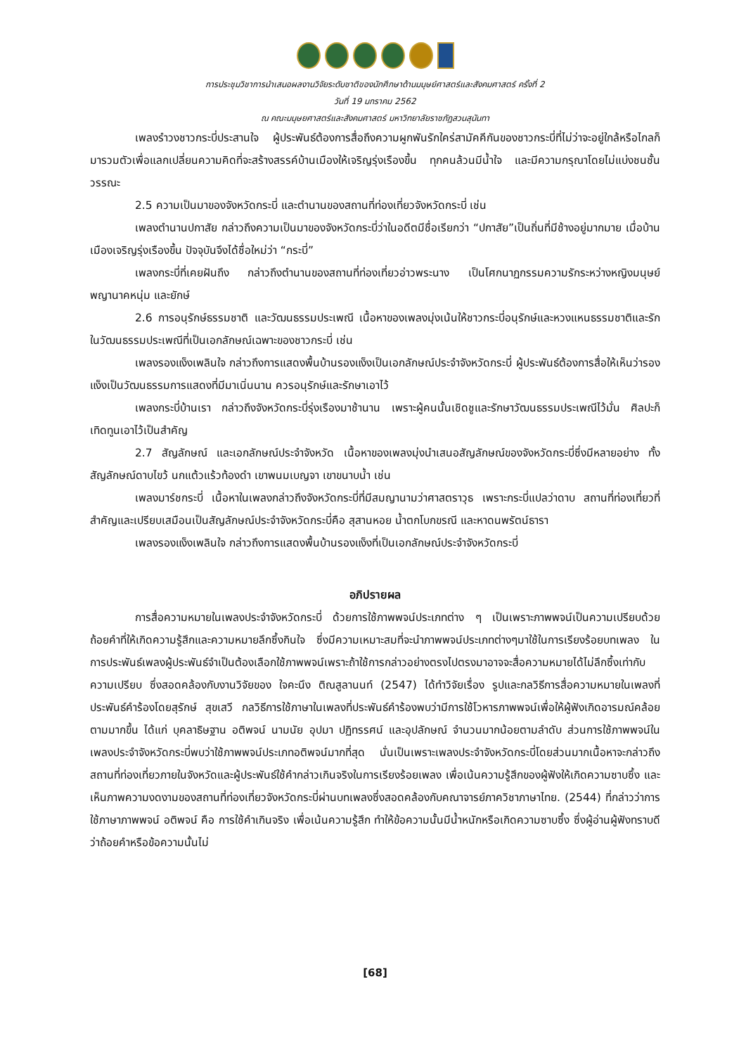การประชุมวิชาการนำเสนอผลงานวิจัยระดับชาติของนักศึกษาด้านมนุษย์ศาสตร์และสังคมศาสตร์ ครั้งที่ 2
วันที่ 19 มกราคม 2562
ณ คณะมนุษยศาสตร์และสังคมศาสตร์ มหาวิทยาลัยราชภัฏสวนสุนันทา
เพลงรำวงชาวกระบี่ประสานใจ ผู้ประพันธ์ต้องการสื่อถึงความผูกพันรักใคร่สามัคคีกันของชาวกระบี่ที่ไม่ว่าจะอยู่ใกล้หรือไกลก็มารวมตัวเพื่อแลกเปลี่ยนความคิดที่จะสร้างสรรค์บ้านเมืองให้เจริญรุ่งเรืองขึ้น ทุกคนล้วนมีน้ำใจ และมีความกรุณาโดยไม่แบ่งชนชั้นวรรณะ
2.5 ความเป็นมาของจังหวัดกระบี่ และตำนานของสถานที่ท่องเที่ยวจังหวัดกระบี่ เช่น
เพลงตำนานปกาสัย กล่าวถึงความเป็นมาของจังหวัดกระบี่ว่าในอดีตมีชื่อเรียกว่า “ปกาสัย”เป็นถิ่นที่มีช้างอยู่มากมาย เมื่อบ้านเมืองเจริญรุ่งเรืองขึ้น ปัจจุบันจึงได้ชื่อใหม่ว่า “กระบี่”
เพลงกระบี่ที่เคยฝันถึง กล่าวถึงตำนานของสถานที่ท่องเที่ยวอ่าวพระนาง เป็นโศกนาฏกรรมความรักระหว่างหญิงมนุษย์ พญานาคหนุ่ม และยักษ์
2.6 การอนุรักษ์ธรรมชาติ และวัฒนธรรมประเพณี เนื้อหาของเพลงมุ่งเน้นให้ชาวกระบี่อนุรักษ์และหวงแหนธรรมชาติและรักในวัฒนธรรมประเพณีที่เป็นเอกลักษณ์เฉพาะของชาวกระบี่ เช่น
เพลงรองแง็งเพลินใจ กล่าวถึงการแสดงพื้นบ้านรองแง็งเป็นเอกลักษณ์ประจำจังหวัดกระบี่ ผู้ประพันธ์ต้องการสื่อให้เห็นว่ารองแง็งเป็นวัฒนธรรมการแสดงที่มีมาเนิ่นนาน ควรอนุรักษ์และรักษาเอาไว้
เพลงกระบี่บ้านเรา กล่าวถึงจังหวัดกระบี่รุ่งเรืองมาช้านาน เพราะผู้คนนั้นเชิดชูและรักษาวัฒนธรรมประเพณีไว้มั่น ศิลปะก็เทิดทูนเอาไว้เป็นสำคัญ
2.7 สัญลักษณ์ และเอกลักษณ์ประจำจังหวัด เนื้อหาของเพลงมุ่งนำเสนอสัญลักษณ์ของจังหวัดกระบี่ซึ่งมีหลายอย่าง ทั้งสัญลักษณ์ดาบไขว้ นกแต้วแร้วท้องดำ เขาพนมเบญจา เขาขนาบน้ำ เช่น
เพลงมาร์ชกระบี่ เนื้อหาในเพลงกล่าวถึงจังหวัดกระบี่ที่มีสมญานามว่าศาสตราวุธ เพราะกระบี่แปลว่าดาบ สถานที่ท่องเที่ยวที่สำคัญและเปรียบเสมือนเป็นสัญลักษณ์ประจำจังหวัดกระบี่คือ สุสานหอย น้ำตกโบกขรณี และหาดนพรัตน์ธารา
เพลงรองแง็งเพลินใจ กล่าวถึงการแสดงพื้นบ้านรองแง็งที่เป็นเอกลักษณ์ประจำจังหวัดกระบี่
อภิปรายผล
การสื่อความหมายในเพลงประจำจังหวัดกระบี่ ด้วยการใช้ภาพพจน์ประเภทต่าง ๆ เป็นเพราะภาพพจน์เป็นความเปรียบด้วยถ้อยคำที่ให้เกิดความรู้สึกและความหมายลึกซึ้งกินใจ ซึ่งมีความเหมาะสมที่จะนำภาพพจน์ประเภทต่างๆมาใช้ในการเรียงร้อยบทเพลง ในการประพันธ์เพลงผู้ประพันธ์จำเป็นต้องเลือกใช้ภาพพจน์เพราะถ้าใช้การกล่าวอย่างตรงไปตรงมาอาจจะสื่อความหมายได้ไม่ลึกซึ้งเท่ากับความเปรียบ ซึ่งสอดคล้องกับงานวิจัยของ ใจคะนึง ติณสูลานนท์ (2547) ได้ทำวิจัยเรื่อง รูปและกลวิธีการสื่อความหมายในเพลงที่ประพันธ์คำร้องโดยสุรักษ์ สุขเสวี กลวิธีการใช้ภาษาในเพลงที่ประพันธ์คำร้องพบว่ามีการใช้โวหารภาพพจน์เพื่อให้ผู้ฟังเกิดอารมณ์คล้อยตามมากขึ้น ได้แก่ บุคลาธิษฐาน อติพจน์ นามนัย อุปมา ปฏิทรรศน์ และอุปลักษณ์ จำนวนมากน้อยตามลำดับ ส่วนการใช้ภาพพจน์ในเพลงประจำจังหวัดกระบี่พบว่าใช้ภาพพจน์ประเภทอติพจน์มากที่สุด นั่นเป็นเพราะเพลงประจำจังหวัดกระบี่โดยส่วนมากเนื้อหาจะกล่าวถึงสถานที่ท่องเที่ยวภายในจังหวัดและผู้ประพันธ์ใช้คำกล่าวเกินจริงในการเรียงร้อยเพลง เพื่อเน้นความรู้สึกของผู้ฟังให้เกิดความซาบซึ้ง และเห็นภาพความงดงามของสถานที่ท่องเที่ยวจังหวัดกระบี่ผ่านบทเพลงซึ่งสอดคล้องกับคณาจารย์ภาควิชาภาษาไทย. (2544) ที่กล่าวว่าการใช้ภาษาภาพพจน์ อติพจน์ คือ การใช้คำเกินจริง เพื่อเน้นความรู้สึก ทำให้ข้อความนั้นมีน้ำหนักหรือเกิดความซาบซึ้ง ซึ่งผู้อ่านผู้ฟังทราบดีว่าถ้อยคำหรือข้อความนั้นไม่
[68]